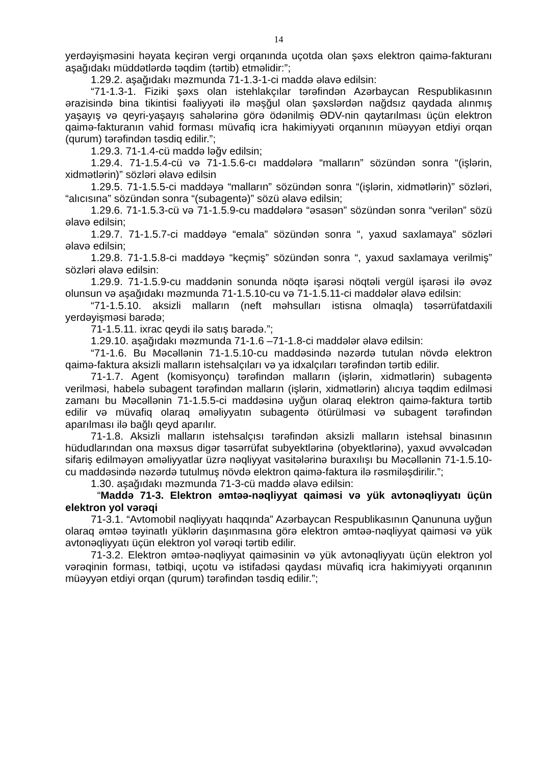14
yerdəyişməsini həyata keçirən vergi orqanında uçotda olan şəxs elektron qaimə-fakturanı aşağıdakı müddətlərdə təqdim (tərtib) etməlidir:”;
1.29.2. aşağıdakı məzmunda 71-1.3-1-ci maddə əlavə edilsin:
“71-1.3-1. Fiziki şəxs olan istehlakçılar tərəfindən Azərbaycan Respublikasının ərazisində bina tikintisi fəaliyyəti ilə məşğul olan şəxslərdən nağdsız qaydada alınmış yaşayış və qeyri-yaşayış sahələrinə görə ödənilmiş ƏDV-nin qaytarılması üçün elektron qaimə-fakturanın vahid forması müvafiq icra hakimiyyəti orqanının müəyyən etdiyi orqan (qurum) tərəfindən təsdiq edilir.”;
1.29.3. 71-1.4-cü maddə ləğv edilsin;
1.29.4. 71-1.5.4-cü və 71-1.5.6-cı maddələrə “malların” sözündən sonra “(işlərin, xidmətlərin)” sözləri əlavə edilsin
1.29.5. 71-1.5.5-ci maddəyə “malların” sözündən sonra “(işlərin, xidmətlərin)” sözləri, “alıcısına” sözündən sonra “(subagentə)” sözü əlavə edilsin;
1.29.6. 71-1.5.3-cü və 71-1.5.9-cu maddələrə “əsasən” sözündən sonra “verilən” sözü əlavə edilsin;
1.29.7. 71-1.5.7-ci maddəyə “emala” sözündən sonra “, yaxud saxlamaya” sözləri əlavə edilsin;
1.29.8. 71-1.5.8-ci maddəyə “keçmiş” sözündən sonra “, yaxud saxlamaya verilmiş” sözləri əlavə edilsin:
1.29.9. 71-1.5.9-cu maddənin sonunda nöqtə işarəsi nöqtəli vergül işarəsi ilə əvəz olunsun və aşağıdakı məzmunda 71-1.5.10-cu və 71-1.5.11-ci maddələr əlavə edilsin:
“71-1.5.10. aksizli malların (neft məhsulları istisna olmaqla) təsərrüfatdaxili yerdəyişməsi barədə;
71-1.5.11. ixrac qeydi ilə satış barədə.”;
1.29.10. aşağıdakı məzmunda 71-1.6 –71-1.8-ci maddələr əlavə edilsin:
“71-1.6. Bu Məcəllənin 71-1.5.10-cu maddəsində nəzərdə tutulan növdə elektron qaimə-faktura aksizli malların istehsalçıları və ya idxalçıları tərəfindən tərtib edilir.
71-1.7. Agent (komisyonçu) tərəfindən malların (işlərin, xidmətlərin) subagentə verilməsi, habelə subagent tərəfindən malların (işlərin, xidmətlərin) alıcıya təqdim edilməsi zamanı bu Məcəllənin 71-1.5.5-ci maddəsinə uyğun olaraq elektron qaimə-faktura tərtib edilir və müvafiq olaraq əməliyyatın subagentə ötürülməsi və subagent tərəfindən aparılması ilə bağlı qeyd aparılır.
71-1.8. Aksizli malların istehsalçısı tərəfindən aksizli malların istehsal binasının hüdudlarından ona məxsus digər təsərrüfat subyektlərinə (obyektlərinə), yaxud əvvəlcədən sifariş edilməyən əməliyyatlar üzrə nəqliyyat vasitələrinə buraxılışı bu Məcəllənin 71-1.5.10-cu maddəsində nəzərdə tutulmuş növdə elektron qaimə-faktura ilə rəsmiləşdirilir.”;
1.30. aşağıdakı məzmunda 71-3-cü maddə əlavə edilsin:
“Maddə 71-3. Elektron əmtəə-nəqliyyat qaiməsi və yük avtonəqliyyatı üçün elektron yol vərəqi
71-3.1. “Avtomobil nəqliyyatı haqqında” Azərbaycan Respublikasının Qanununa uyğun olaraq əmtəə təyinatlı yüklərin daşınmasına görə elektron əmtəə-nəqliyyat qaiməsi və yük avtonəqliyyatı üçün elektron yol vərəqi tərtib edilir.
71-3.2. Elektron əmtəə-nəqliyyat qaiməsinin və yük avtonəqliyyatı üçün elektron yol vərəqinin forması, tətbiqi, uçotu və istifadəsi qaydası müvafiq icra hakimiyyəti orqanının müəyyən etdiyi orqan (qurum) tərəfindən təsdiq edilir.”;